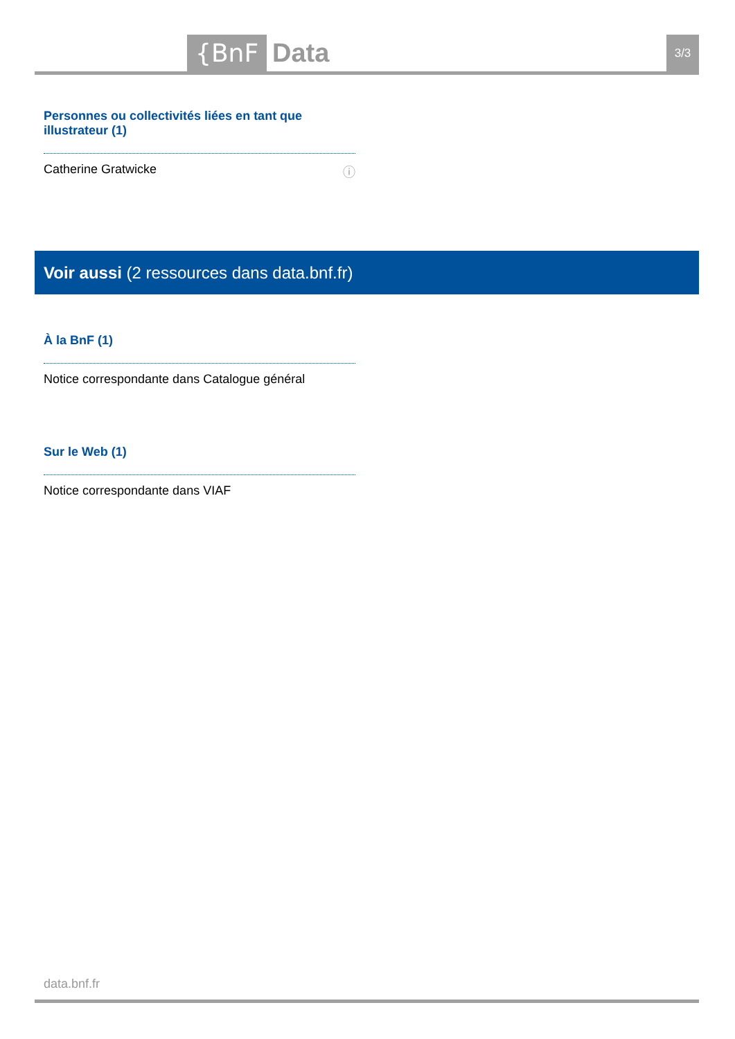{BnF Data 3/3
Personnes ou collectivités liées en tant que illustrateur (1)
Catherine Gratwicke ⓘ
Voir aussi (2 ressources dans data.bnf.fr)
À la BnF (1)
Notice correspondante dans Catalogue général
Sur le Web (1)
Notice correspondante dans VIAF
data.bnf.fr